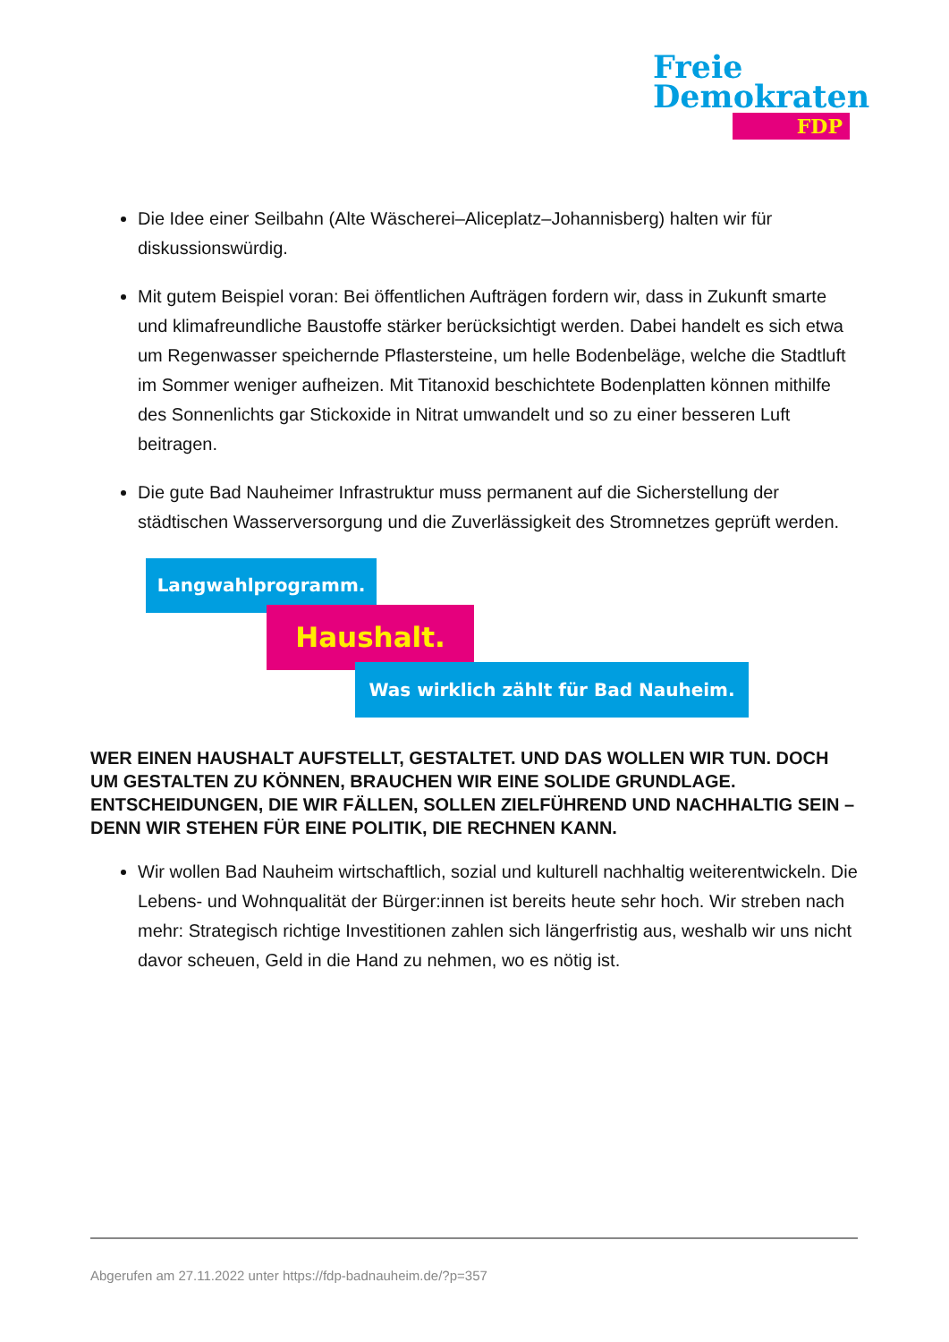Freie
Demokraten
FDP
Die Idee einer Seilbahn (Alte Wäscherei–Aliceplatz–Johannisberg) halten wir für diskussionswürdig.
Mit gutem Beispiel voran: Bei öffentlichen Aufträgen fordern wir, dass in Zukunft smarte und klimafreundliche Baustoffe stärker berücksichtigt werden. Dabei handelt es sich etwa um Regenwasser speichernde Pflastersteine, um helle Bodenbeläge, welche die Stadtluft im Sommer weniger aufheizen. Mit Titanoxid beschichtete Bodenplatten können mithilfe des Sonnenlichts gar Stickoxide in Nitrat umwandelt und so zu einer besseren Luft beitragen.
Die gute Bad Nauheimer Infrastruktur muss permanent auf die Sicherstellung der städtischen Wasserversorgung und die Zuverlässigkeit des Stromnetzes geprüft werden.
Langwahlprogramm.
Haushalt.
Was wirklich zählt für Bad Nauheim.
WER EINEN HAUSHALT AUFSTELLT, GESTALTET. UND DAS WOLLEN WIR TUN. DOCH UM GESTALTEN ZU KÖNNEN, BRAUCHEN WIR EINE SOLIDE GRUNDLAGE. ENTSCHEIDUNGEN, DIE WIR FÄLLEN, SOLLEN ZIELFÜHREND UND NACHHALTIG SEIN – DENN WIR STEHEN FÜR EINE POLITIK, DIE RECHNEN KANN.
Wir wollen Bad Nauheim wirtschaftlich, sozial und kulturell nachhaltig weiterentwickeln. Die Lebens- und Wohnqualität der Bürger:innen ist bereits heute sehr hoch. Wir streben nach mehr: Strategisch richtige Investitionen zahlen sich längerfristig aus, weshalb wir uns nicht davor scheuen, Geld in die Hand zu nehmen, wo es nötig ist.
Abgerufen am 27.11.2022 unter https://fdp-badnauheim.de/?p=357